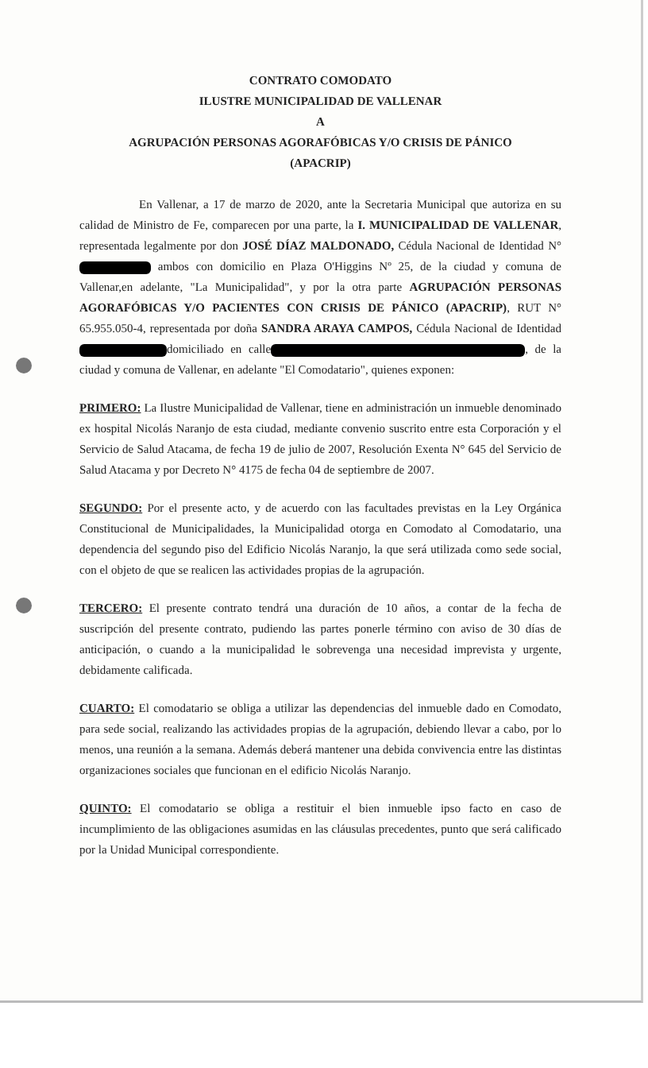CONTRATO COMODATO
ILUSTRE MUNICIPALIDAD DE VALLENAR
A
AGRUPACIÓN PERSONAS AGORAFÓBICAS Y/O CRISIS DE PÁNICO
(APACRIP)
En Vallenar, a 17 de marzo de 2020, ante la Secretaria Municipal que autoriza en su calidad de Ministro de Fe, comparecen por una parte, la I. MUNICIPALIDAD DE VALLENAR, representada legalmente por don JOSÉ DÍAZ MALDONADO, Cédula Nacional de Identidad N° ambos con domicilio en Plaza O'Higgins Nº 25, de la ciudad y comuna de Vallenar,en adelante, "La Municipalidad", y por la otra parte AGRUPACIÓN PERSONAS AGORAFÓBICAS Y/O PACIENTES CON CRISIS DE PÁNICO (APACRIP), RUT N° 65.955.050-4, representada por doña SANDRA ARAYA CAMPOS, Cédula Nacional de Identidad domiciliado en calle , de la ciudad y comuna de Vallenar, en adelante "El Comodatario", quienes exponen:
PRIMERO: La Ilustre Municipalidad de Vallenar, tiene en administración un inmueble denominado ex hospital Nicolás Naranjo de esta ciudad, mediante convenio suscrito entre esta Corporación y el Servicio de Salud Atacama, de fecha 19 de julio de 2007, Resolución Exenta N° 645 del Servicio de Salud Atacama y por Decreto N° 4175 de fecha 04 de septiembre de 2007.
SEGUNDO: Por el presente acto, y de acuerdo con las facultades previstas en la Ley Orgánica Constitucional de Municipalidades, la Municipalidad otorga en Comodato al Comodatario, una dependencia del segundo piso del Edificio Nicolás Naranjo, la que será utilizada como sede social, con el objeto de que se realicen las actividades propias de la agrupación.
TERCERO: El presente contrato tendrá una duración de 10 años, a contar de la fecha de suscripción del presente contrato, pudiendo las partes ponerle término con aviso de 30 días de anticipación, o cuando a la municipalidad le sobrevenga una necesidad imprevista y urgente, debidamente calificada.
CUARTO: El comodatario se obliga a utilizar las dependencias del inmueble dado en Comodato, para sede social, realizando las actividades propias de la agrupación, debiendo llevar a cabo, por lo menos, una reunión a la semana. Además deberá mantener una debida convivencia entre las distintas organizaciones sociales que funcionan en el edificio Nicolás Naranjo.
QUINTO: El comodatario se obliga a restituir el bien inmueble ipso facto en caso de incumplimiento de las obligaciones asumidas en las cláusulas precedentes, punto que será calificado por la Unidad Municipal correspondiente.